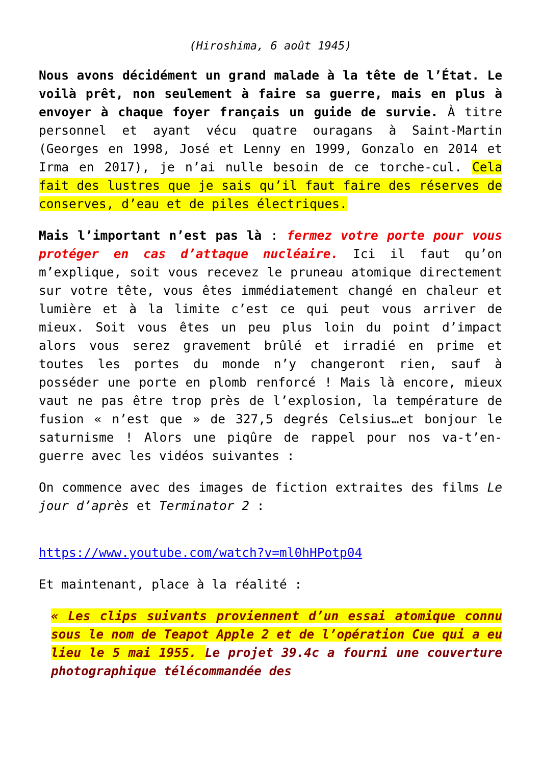(Hiroshima, 6 août 1945)
Nous avons décidément un grand malade à la tête de l’État. Le voilà prêt, non seulement à faire sa guerre, mais en plus à envoyer à chaque foyer français un guide de survie. À titre personnel et ayant vécu quatre ouragans à Saint-Martin (Georges en 1998, José et Lenny en 1999, Gonzalo en 2014 et Irma en 2017), je n’ai nulle besoin de ce torche-cul. Cela fait des lustres que je sais qu’il faut faire des réserves de conserves, d’eau et de piles électriques.
Mais l’important n’est pas là : fermez votre porte pour vous protéger en cas d’attaque nucléaire. Ici il faut qu’on m’explique, soit vous recevez le pruneau atomique directement sur votre tête, vous êtes immédiatement changé en chaleur et lumière et à la limite c’est ce qui peut vous arriver de mieux. Soit vous êtes un peu plus loin du point d’impact alors vous serez gravement brûlé et irradié en prime et toutes les portes du monde n’y changeront rien, sauf à posséder une porte en plomb renforcé ! Mais là encore, mieux vaut ne pas être trop près de l’explosion, la température de fusion « n’est que » de 327,5 degrés Celsius…et bonjour le saturnisme ! Alors une piqûre de rappel pour nos va-t’en-guerre avec les vidéos suivantes :
On commence avec des images de fiction extraites des films Le jour d’après et Terminator 2 :
https://www.youtube.com/watch?v=ml0hHPotp04
Et maintenant, place à la réalité :
« Les clips suivants proviennent d’un essai atomique connu sous le nom de Teapot Apple 2 et de l’opération Cue qui a eu lieu le 5 mai 1955. Le projet 39.4c a fourni une couverture photographique télécommandée des